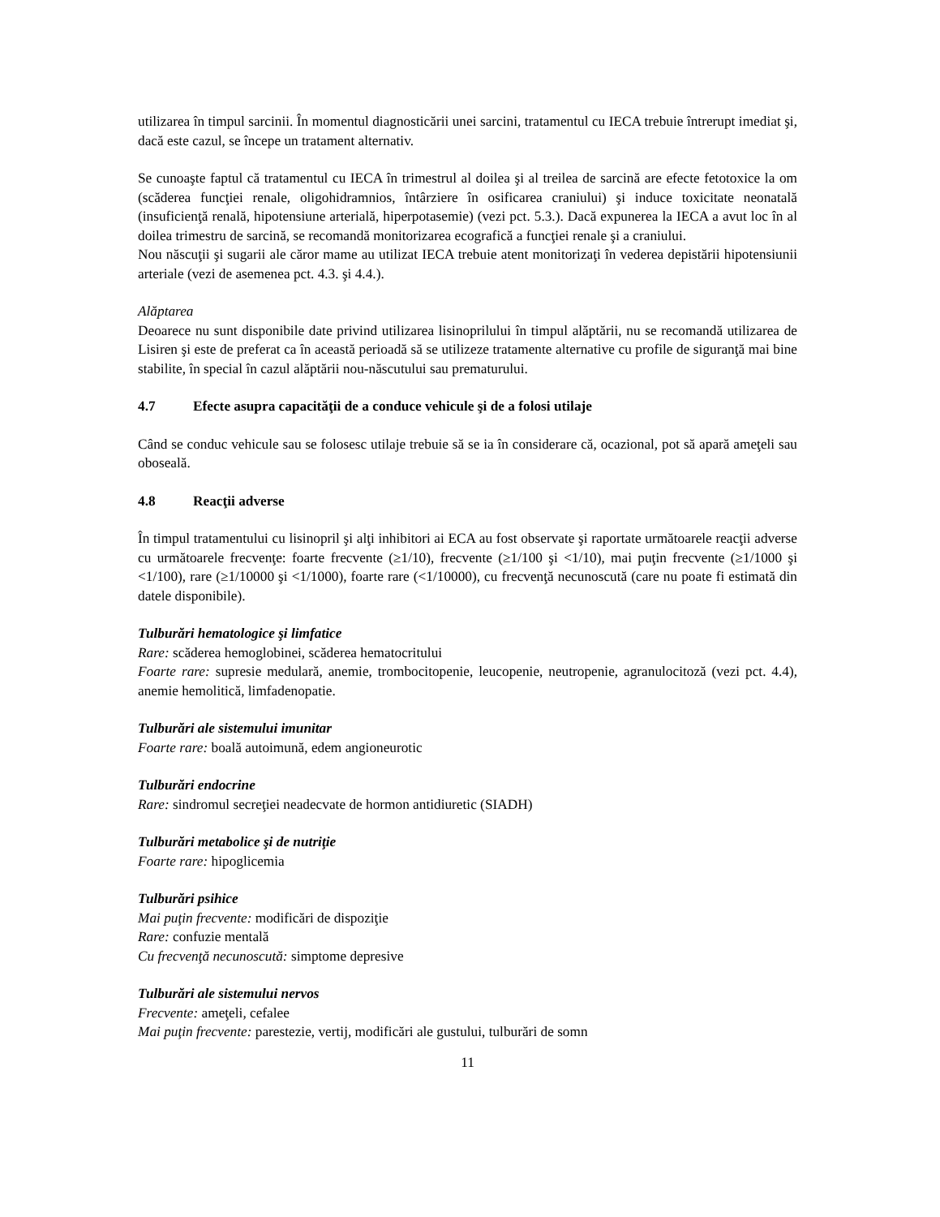utilizarea în timpul sarcinii. În momentul diagnosticării unei sarcini, tratamentul cu IECA trebuie întrerupt imediat şi, dacă este cazul, se începe un tratament alternativ.
Se cunoaşte faptul că tratamentul cu IECA în trimestrul al doilea şi al treilea de sarcină are efecte fetotoxice la om (scăderea funcţiei renale, oligohidramnios, întârziere în osificarea craniului) şi induce toxicitate neonatală (insuficienţă renală, hipotensiune arterială, hiperpotasemie) (vezi pct. 5.3.). Dacă expunerea la IECA a avut loc în al doilea trimestru de sarcină, se recomandă monitorizarea ecografică a funcţiei renale şi a craniului.
Nou născuţii şi sugarii ale căror mame au utilizat IECA trebuie atent monitorizaţi în vederea depistării hipotensiunii arteriale (vezi de asemenea pct. 4.3. şi 4.4.).
Alăptarea
Deoarece nu sunt disponibile date privind utilizarea lisinoprilului în timpul alăptării, nu se recomandă utilizarea de Lisiren şi este de preferat ca în această perioadă să se utilizeze tratamente alternative cu profile de siguranţă mai bine stabilite, în special în cazul alăptării nou-născutului sau prematurului.
4.7 Efecte asupra capacităţii de a conduce vehicule şi de a folosi utilaje
Când se conduc vehicule sau se folosesc utilaje trebuie să se ia în considerare că, ocazional, pot să apară ameţeli sau oboseală.
4.8 Reacţii adverse
În timpul tratamentului cu lisinopril şi alţi inhibitori ai ECA au fost observate şi raportate următoarele reacţii adverse cu următoarele frecvenţe: foarte frecvente (≥1/10), frecvente (≥1/100 şi <1/10), mai puţin frecvente (≥1/1000 şi <1/100), rare (≥1/10000 şi <1/1000), foarte rare (<1/10000), cu frecvenţă necunoscută (care nu poate fi estimată din datele disponibile).
Tulburări hematologice şi limfatice
Rare: scăderea hemoglobinei, scăderea hematocritului
Foarte rare: supresie medulară, anemie, trombocitopenie, leucopenie, neutropenie, agranulocitoză (vezi pct. 4.4), anemie hemolitică, limfadenopatie.
Tulburări ale sistemului imunitar
Foarte rare: boală autoimună, edem angioneurotic
Tulburări endocrine
Rare: sindromul secreţiei neadecvate de hormon antidiuretic (SIADH)
Tulburări metabolice şi de nutriţie
Foarte rare: hipoglicemia
Tulburări psihice
Mai puţin frecvente: modificări de dispoziţie
Rare: confuzie mentală
Cu frecvenţă necunoscută: simptome depresive
Tulburări ale sistemului nervos
Frecvente: ameţeli, cefalee
Mai puţin frecvente: parestezie, vertij, modificări ale gustului, tulburări de somn
11